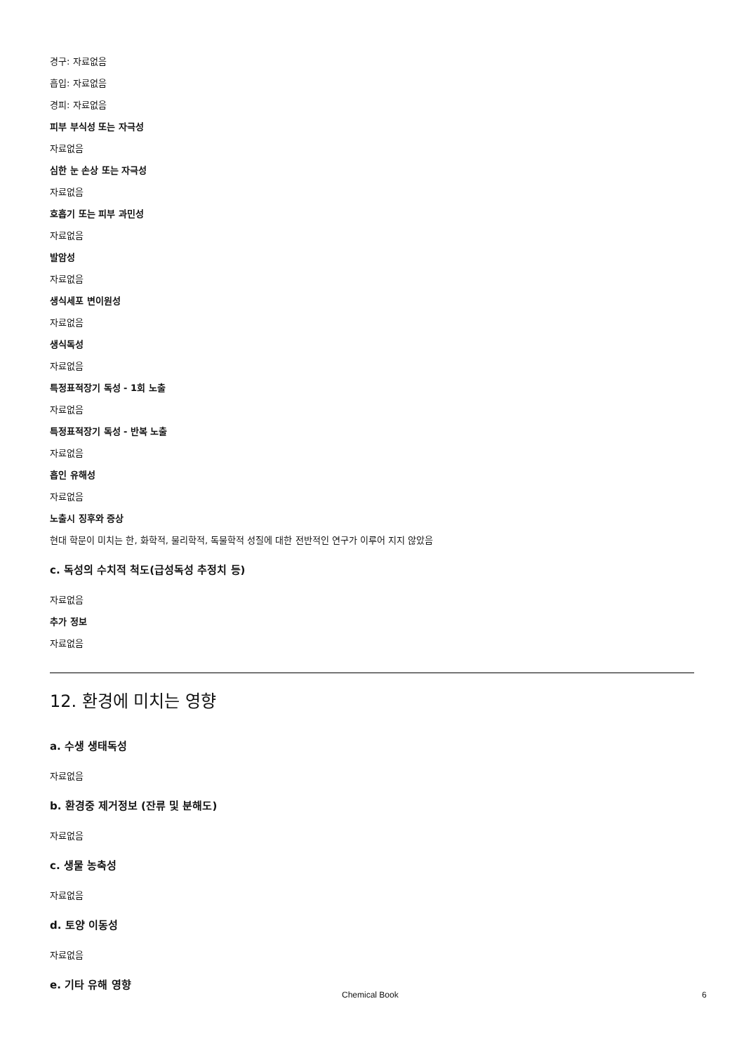경구: 자료없음
흡입: 자료없음
경피: 자료없음
피부 부식성 또는 자극성
자료없음
심한 눈 손상 또는 자극성
자료없음
호흡기 또는 피부 과민성
자료없음
발암성
자료없음
생식세포 변이원성
자료없음
생식독성
자료없음
특정표적장기 독성 - 1회 노출
자료없음
특정표적장기 독성 - 반복 노출
자료없음
흡인 유해성
자료없음
노출시 징후와 증상
현대 학문이 미치는 한, 화학적, 물리학적, 독물학적 성질에 대한 전반적인 연구가 이루어 지지 않았음
c. 독성의 수치적 척도(급성독성 추정치 등)
자료없음
추가 정보
자료없음
12. 환경에 미치는 영향
a. 수생 생태독성
자료없음
b. 환경중 제거정보 (잔류 및 분해도)
자료없음
c. 생물 농축성
자료없음
d. 토양 이동성
자료없음
e. 기타 유해 영향
Chemical Book 6